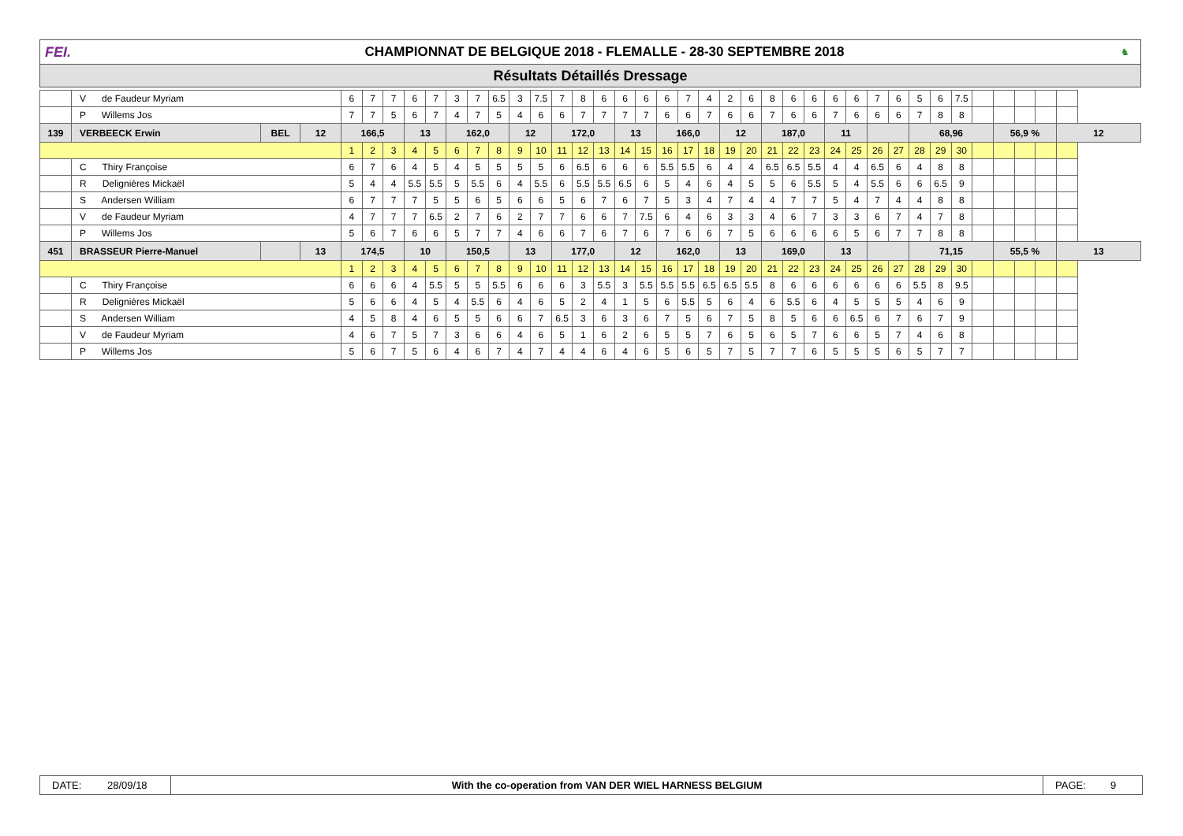FEI.
CHAMPIONNAT DE BELGIQUE 2018 - FLEMALLE - 28-30 SEPTEMBRE 2018
♞
Résultats Détaillés Dressage
| | V de Faudeur Myriam | | | 6 | 7 | 7 | 6 | 7 | 3 | 7 | 6.5 | 3 | 7.5 | 7 | 8 | 6 | 6 | 6 | 6 | 7 | 4 | 2 | 6 | 8 | 6 | 6 | 6 | 6 | 7 | 6 | 5 | 6 | 7.5 | | | | | |
| | P Willems Jos | | | 7 | 7 | 5 | 6 | 7 | 4 | 7 | 5 | 4 | 6 | 6 | 7 | 7 | 7 | 7 | 6 | 6 | 7 | 6 | 6 | 7 | 6 | 6 | 7 | 6 | 6 | 6 | 7 | 8 | 8 | | | | | |
| 139 | VERBEECK Erwin | BEL | 12 | 166,5 | | | 13 | | 162,0 | | | 12 | | 172,0 | | | 13 | | 166,0 | | | 12 | | 187,0 | | | 11 | | | | 68,96 | | | | 56,9 % | | | 12 |
| | | | | 1 | 2 | 3 | 4 | 5 | 6 | 7 | 8 | 9 | 10 | 11 | 12 | 13 | 14 | 15 | 16 | 17 | 18 | 19 | 20 | 21 | 22 | 23 | 24 | 25 | 26 | 27 | 28 | 29 | 30 | | | | | |
| | C Thiry Françoise | | | 6 | 7 | 6 | 4 | 5 | 4 | 5 | 5 | 5 | 5 | 6 | 6.5 | 6 | 6 | 6 | 5.5 | 5.5 | 6 | 4 | 4 | 6.5 | 6.5 | 5.5 | 4 | 4 | 6.5 | 6 | 4 | 8 | 8 | | | | | |
| | R Delignières Mickaël | | | 5 | 4 | 4 | 5.5 | 5.5 | 5 | 5.5 | 6 | 4 | 5.5 | 6 | 5.5 | 5.5 | 6.5 | 6 | 5 | 4 | 6 | 4 | 5 | 5 | 6 | 5.5 | 5 | 4 | 5.5 | 6 | 6 | 6.5 | 9 | | | | | |
| | S Andersen William | | | 6 | 7 | 7 | 7 | 5 | 5 | 6 | 5 | 6 | 6 | 5 | 6 | 7 | 6 | 7 | 5 | 3 | 4 | 7 | 4 | 4 | 7 | 7 | 5 | 4 | 7 | 4 | 4 | 8 | 8 | | | | | |
| | V de Faudeur Myriam | | | 4 | 7 | 7 | 7 | 6.5 | 2 | 7 | 6 | 2 | 7 | 7 | 6 | 6 | 7 | 7.5 | 6 | 4 | 6 | 3 | 3 | 4 | 6 | 7 | 3 | 3 | 6 | 7 | 4 | 7 | 8 | | | | | |
| | P Willems Jos | | | 5 | 6 | 7 | 6 | 6 | 5 | 7 | 7 | 4 | 6 | 6 | 7 | 6 | 7 | 6 | 7 | 6 | 6 | 7 | 5 | 6 | 6 | 6 | 6 | 5 | 6 | 7 | 7 | 8 | 8 | | | | | |
| 451 | BRASSEUR Pierre-Manuel | | 13 | 174,5 | | | 10 | | 150,5 | | | 13 | | 177,0 | | | 12 | | 162,0 | | | 13 | | 169,0 | | | 13 | | | | 71,15 | | | | 55,5 % | | | 13 |
| | | | | 1 | 2 | 3 | 4 | 5 | 6 | 7 | 8 | 9 | 10 | 11 | 12 | 13 | 14 | 15 | 16 | 17 | 18 | 19 | 20 | 21 | 22 | 23 | 24 | 25 | 26 | 27 | 28 | 29 | 30 | | | | | |
| | C Thiry Françoise | | | 6 | 6 | 6 | 4 | 5.5 | 5 | 5 | 5.5 | 6 | 6 | 6 | 3 | 5.5 | 3 | 5.5 | 5.5 | 5.5 | 6.5 | 6.5 | 5.5 | 8 | 6 | 6 | 6 | 6 | 6 | 6 | 5.5 | 8 | 9.5 | | | | | |
| | R Delignières Mickaël | | | 5 | 6 | 6 | 4 | 5 | 4 | 5.5 | 6 | 4 | 6 | 5 | 2 | 4 | 1 | 5 | 6 | 5.5 | 5 | 6 | 4 | 6 | 5.5 | 6 | 4 | 5 | 5 | 5 | 4 | 6 | 9 | | | | | |
| | S Andersen William | | | 4 | 5 | 8 | 4 | 6 | 5 | 5 | 6 | 6 | 7 | 6.5 | 3 | 6 | 3 | 6 | 7 | 5 | 6 | 7 | 5 | 8 | 5 | 6 | 6 | 6.5 | 6 | 7 | 6 | 7 | 9 | | | | | |
| | V de Faudeur Myriam | | | 4 | 6 | 7 | 5 | 7 | 3 | 6 | 6 | 4 | 6 | 5 | 1 | 6 | 2 | 6 | 5 | 5 | 7 | 6 | 5 | 6 | 5 | 7 | 6 | 6 | 5 | 7 | 4 | 6 | 8 | | | | | |
| | P Willems Jos | | | 5 | 6 | 7 | 5 | 6 | 4 | 6 | 7 | 4 | 7 | 4 | 4 | 6 | 4 | 6 | 5 | 6 | 5 | 7 | 5 | 7 | 7 | 6 | 5 | 5 | 5 | 6 | 5 | 7 | 7 | | | | | |
DATE: 28/09/18 With the co-operation from VAN DER WIEL HARNESS BELGIUM
PAGE: 9